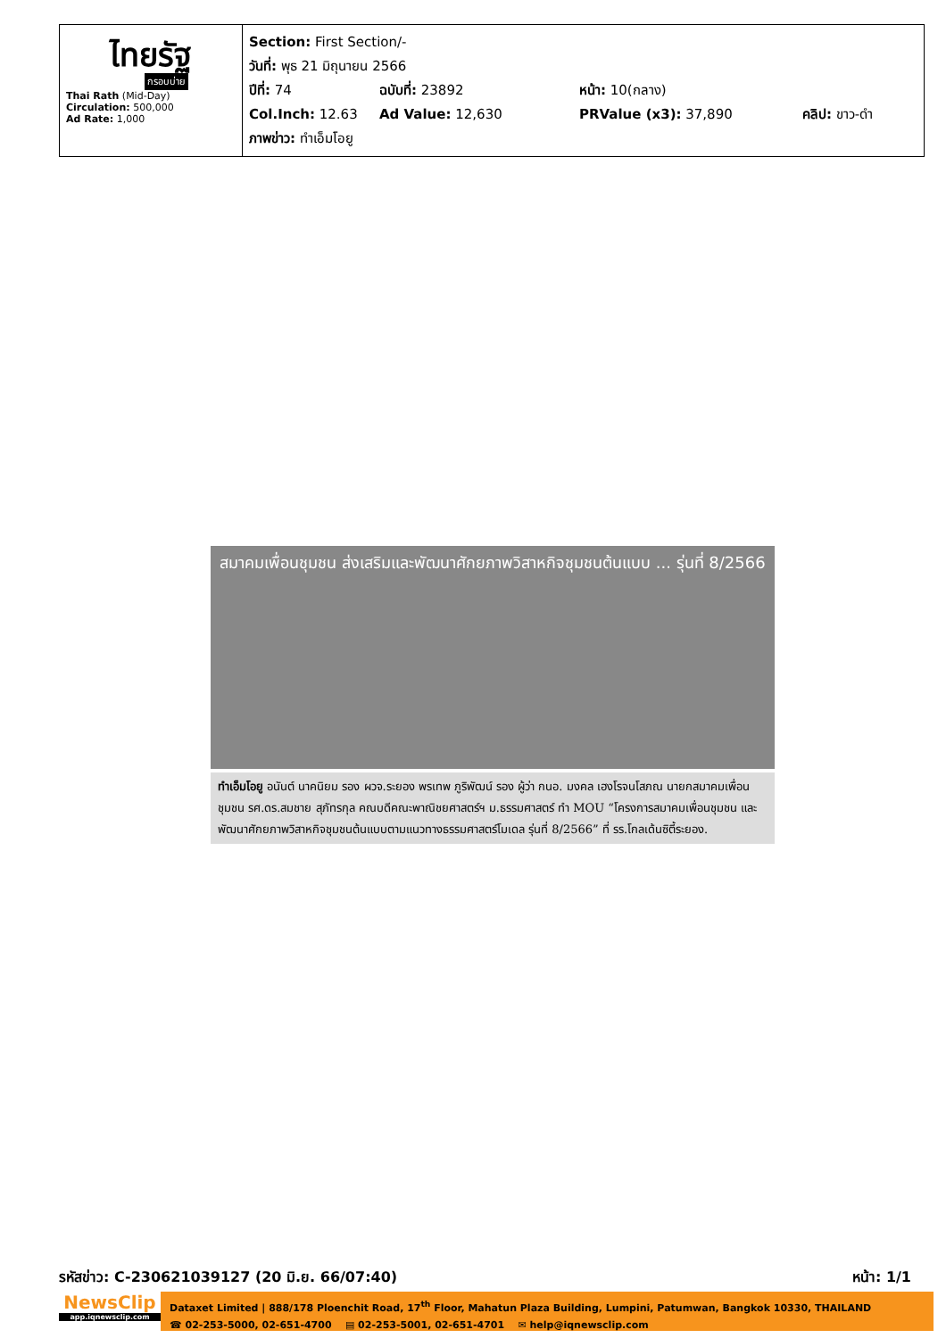| ไทยรัฐ กรอบบ่าย Thai Rath (Mid-Day) Circulation: 500,000 Ad Rate: 1,000 | Section: First Section/- วันที่: พุธ 21 มิถุนายน 2566 ปีที่: 74 ฉบับที่: 23892 หน้า: 10(กลาง) Col.Inch: 12.63 Ad Value: 12,630 PRValue (x3): 37,890 คลิป: ขาว-ดำ ภาพข่าว: ทำเอ็มโอยู |
สมาคมเพื่อนชุมชน ส่งเสริมและพัฒนาศักยภาพวิสาหกิจชุมชนต้นแบบ ... รุ่นที่ 8/2566
ทำเอ็มโอยู อนันต์ นาคนิยม รอง ผวจ.ระยอง พรเทพ ภูริพัฒน์ รอง ผู้ว่า กนอ. มงคล เฮงโรจนโสภณ นายกสมาคมเพื่อนชุมชน รศ.ดร.สมชาย สุภัทรกุล คณบดีคณะพาณิชยศาสตร์ฯ ม.ธรรมศาสตร์ ทำ MOU “โครงการสมาคมเพื่อนชุมชน และพัฒนาศักยภาพวิสาหกิจชุมชนต้นแบบตามแนวทางธรรมศาสตร์โมเดล รุ่นที่ 8/2566” ที่ รร.โกลเด้นซิตี้ระยอง.
รหัสข่าว: C-230621039127 (20 มิ.ย. 66/07:40) หน้า: 1/1
NewsClip
app.iqnewsclip.com
Dataxet Limited | 888/178 Ploenchit Road, 17<sup>th</sup> Floor, Mahatun Plaza Building, Lumpini, Patumwan, Bangkok 10330, THAILAND
☎ 02-253-5000, 02-651-4700 ▤ 02-253-5001, 02-651-4701 ✉ help@iqnewsclip.com